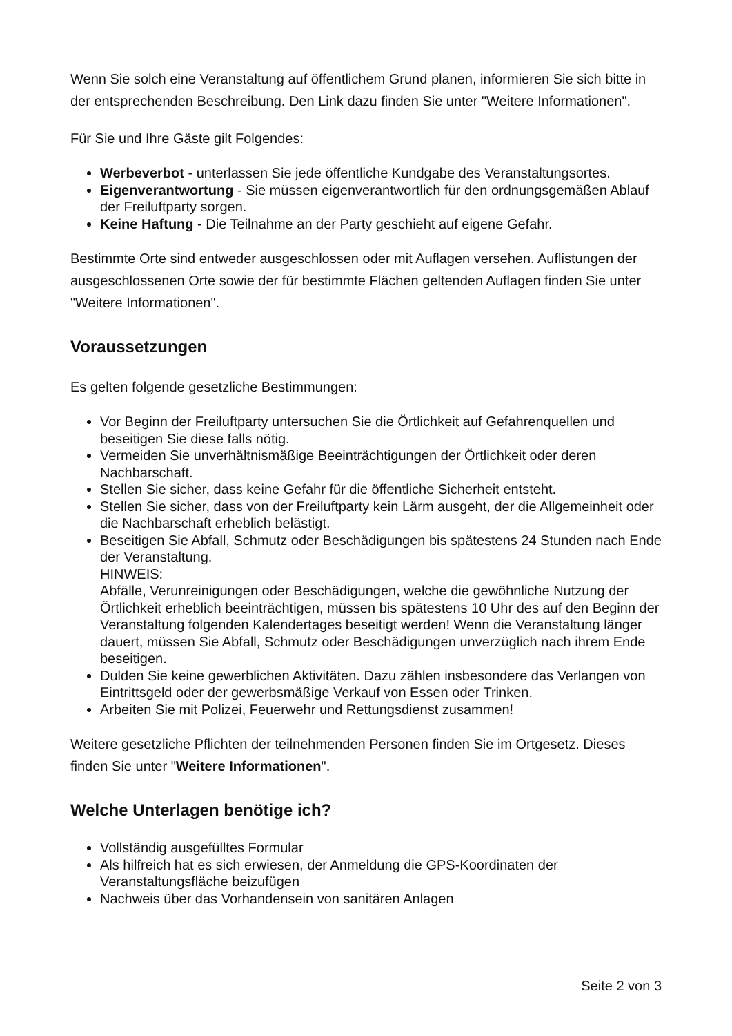Wenn Sie solch eine Veranstaltung auf öffentlichem Grund planen, informieren Sie sich bitte in der entsprechenden Beschreibung. Den Link dazu finden Sie unter "Weitere Informationen".
Für Sie und Ihre Gäste gilt Folgendes:
Werbeverbot - unterlassen Sie jede öffentliche Kundgabe des Veranstaltungsortes.
Eigenverantwortung - Sie müssen eigenverantwortlich für den ordnungsgemäßen Ablauf der Freiluftparty sorgen.
Keine Haftung - Die Teilnahme an der Party geschieht auf eigene Gefahr.
Bestimmte Orte sind entweder ausgeschlossen oder mit Auflagen versehen. Auflistungen der ausgeschlossenen Orte sowie der für bestimmte Flächen geltenden Auflagen finden Sie unter "Weitere Informationen".
Voraussetzungen
Es gelten folgende gesetzliche Bestimmungen:
Vor Beginn der Freiluftparty untersuchen Sie die Örtlichkeit auf Gefahrenquellen und beseitigen Sie diese falls nötig.
Vermeiden Sie unverhältnismäßige Beeinträchtigungen der Örtlichkeit oder deren Nachbarschaft.
Stellen Sie sicher, dass keine Gefahr für die öffentliche Sicherheit entsteht.
Stellen Sie sicher, dass von der Freiluftparty kein Lärm ausgeht, der die Allgemeinheit oder die Nachbarschaft erheblich belästigt.
Beseitigen Sie Abfall, Schmutz oder Beschädigungen bis spätestens 24 Stunden nach Ende der Veranstaltung.
HINWEIS:
Abfälle, Verunreinigungen oder Beschädigungen, welche die gewöhnliche Nutzung der Örtlichkeit erheblich beeinträchtigen, müssen bis spätestens 10 Uhr des auf den Beginn der Veranstaltung folgenden Kalendertages beseitigt werden! Wenn die Veranstaltung länger dauert, müssen Sie Abfall, Schmutz oder Beschädigungen unverzüglich nach ihrem Ende beseitigen.
Dulden Sie keine gewerblichen Aktivitäten. Dazu zählen insbesondere das Verlangen von Eintrittsgeld oder der gewerbsmäßige Verkauf von Essen oder Trinken.
Arbeiten Sie mit Polizei, Feuerwehr und Rettungsdienst zusammen!
Weitere gesetzliche Pflichten der teilnehmenden Personen finden Sie im Ortgesetz. Dieses finden Sie unter "Weitere Informationen".
Welche Unterlagen benötige ich?
Vollständig ausgefülltes Formular
Als hilfreich hat es sich erwiesen, der Anmeldung die GPS-Koordinaten der Veranstaltungsfläche beizufügen
Nachweis über das Vorhandensein von sanitären Anlagen
Seite 2 von 3